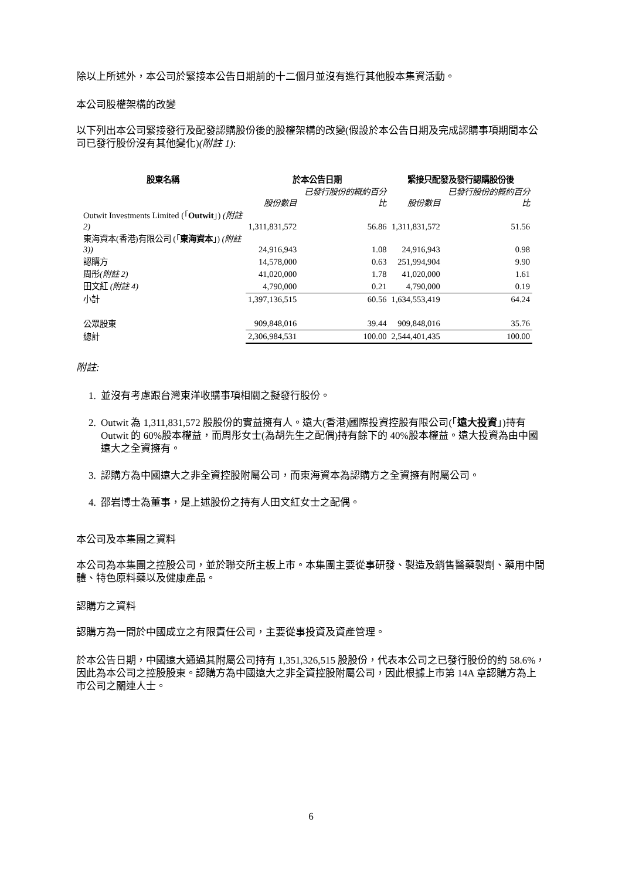除以上所述外，本公司於緊接本公告日期前的十二個月並沒有進行其他股本集資活動。
本公司股權架構的改變
以下列出本公司緊接發行及配發認購股份後的股權架構的改變(假設於本公告日期及完成認購事項期間本公司已發行股份沒有其他變化)(附註 1):
| 股東名稱 | 於本公告日期 | | 緊接只配發及發行認購股份後 | |
| --- | --- | --- | --- | --- |
| | 股份數目 | 已發行股份的概約百分比 | 股份數目 | 已發行股份的概約百分比 |
| Outwit Investments Limited (「 Outwit 」) (附註 2) | 1,311,831,572 | 56.86 | 1,311,831,572 | 51.56 |
| 東海資本(香港)有限公司 (「 東海資本 」) (附註 3)) | 24,916,943 | 1.08 | 24,916,943 | 0.98 |
| 認購方 | 14,578,000 | 0.63 | 251,994,904 | 9.90 |
| 周彤 (附註 2) | 41,020,000 | 1.78 | 41,020,000 | 1.61 |
| 田文紅 (附註 4) | 4,790,000 | 0.21 | 4,790,000 | 0.19 |
| 小計 | 1,397,136,515 | 60.56 | 1,634,553,419 | 64.24 |
| 公眾股東 | 909,848,016 | 39.44 | 909,848,016 | 35.76 |
| 總計 | 2,306,984,531 | 100.00 | 2,544,401,435 | 100.00 |
附註:
1. 並沒有考慮跟台灣東洋收購事項相關之擬發行股份。
2. Outwit 為 1,311,831,572 股股份的實益擁有人。遠大(香港)國際投資控股有限公司(「遠大投資」)持有 Outwit 的 60%股本權益，而周彤女士(為胡先生之配偶)持有餘下的 40%股本權益。遠大投資為由中國遠大之全資擁有。
3. 認購方為中國遠大之非全資控股附屬公司，而東海資本為認購方之全資擁有附屬公司。
4. 邵岩博士為董事，是上述股份之持有人田文紅女士之配偶。
本公司及本集團之資料
本公司為本集團之控股公司，並於聯交所主板上市。本集團主要從事研發、製造及銷售醫藥製劑、藥用中間體、特色原料藥以及健康產品。
認購方之資料
認購方為一間於中國成立之有限責任公司，主要從事投資及資產管理。
於本公告日期，中國遠大通過其附屬公司持有 1,351,326,515 股股份，代表本公司之已發行股份的約 58.6%，因此為本公司之控股股東。認購方為中國遠大之非全資控股附屬公司，因此根據上市第 14A 章認購方為上市公司之關連人士。
6